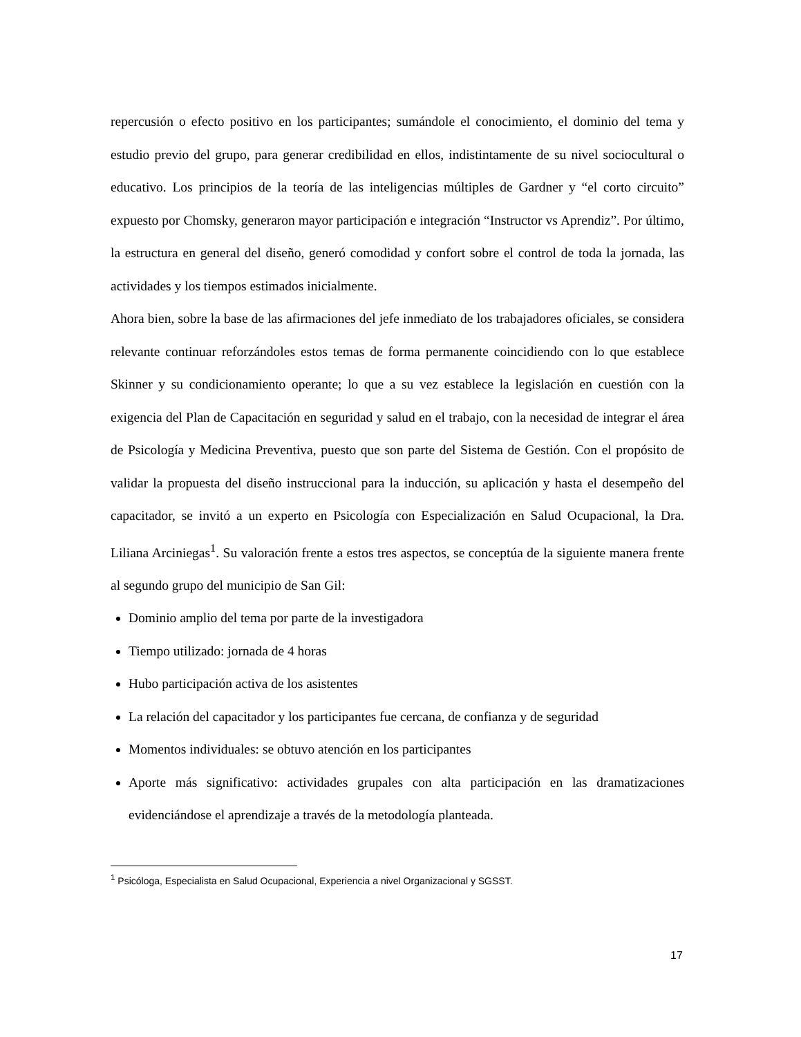repercusión o efecto positivo en los participantes; sumándole el conocimiento, el dominio del tema y estudio previo del grupo, para generar credibilidad en ellos, indistintamente de su nivel sociocultural o educativo. Los principios de la teoría de las inteligencias múltiples de Gardner y “el corto circuito” expuesto por Chomsky, generaron mayor participación e integración “Instructor vs Aprendiz”. Por último, la estructura en general del diseño, generó comodidad y confort sobre el control de toda la jornada, las actividades y los tiempos estimados inicialmente.
Ahora bien, sobre la base de las afirmaciones del jefe inmediato de los trabajadores oficiales, se considera relevante continuar reforzándoles estos temas de forma permanente coincidiendo con lo que establece Skinner y su condicionamiento operante; lo que a su vez establece la legislación en cuestión con la exigencia del Plan de Capacitación en seguridad y salud en el trabajo, con la necesidad de integrar el área de Psicología y Medicina Preventiva, puesto que son parte del Sistema de Gestión. Con el propósito de validar la propuesta del diseño instruccional para la inducción, su aplicación y hasta el desempeño del capacitador, se invitó a un experto en Psicología con Especialización en Salud Ocupacional, la Dra. Liliana Arciniegas<sup>1</sup>. Su valoración frente a estos tres aspectos, se conceptúa de la siguiente manera frente al segundo grupo del municipio de San Gil:
Dominio amplio del tema por parte de la investigadora
Tiempo utilizado: jornada de 4 horas
Hubo participación activa de los asistentes
La relación del capacitador y los participantes fue cercana, de confianza y de seguridad
Momentos individuales: se obtuvo atención en los participantes
Aporte más significativo: actividades grupales con alta participación en las dramatizaciones evidenciándose el aprendizaje a través de la metodología planteada.
<sup>1</sup> Psicóloga, Especialista en Salud Ocupacional, Experiencia a nivel Organizacional y SGSST.
17